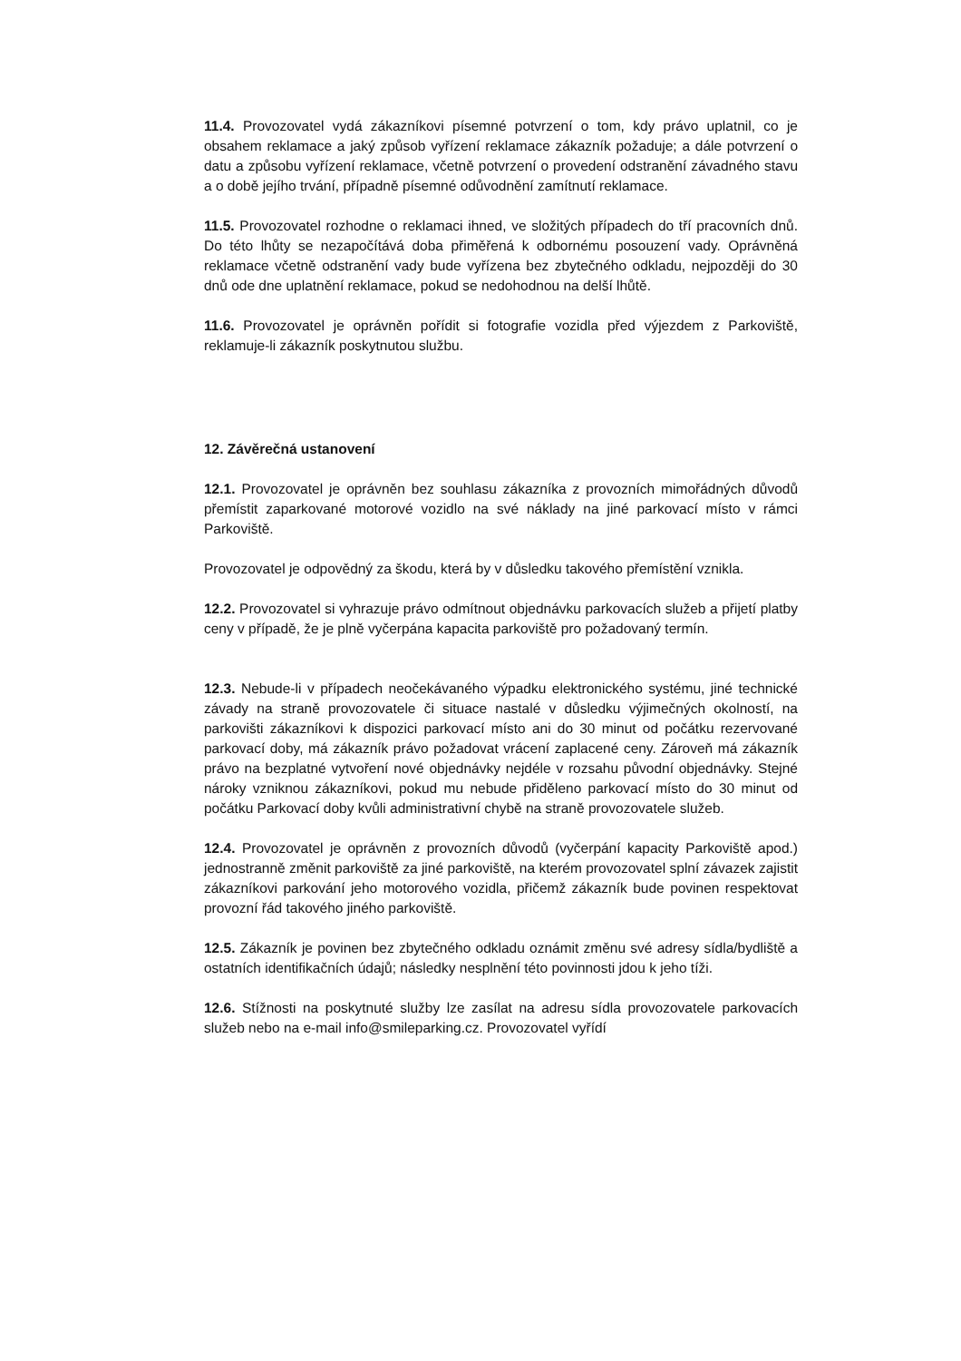11.4. Provozovatel vydá zákazníkovi písemné potvrzení o tom, kdy právo uplatnil, co je obsahem reklamace a jaký způsob vyřízení reklamace zákazník požaduje; a dále potvrzení o datu a způsobu vyřízení reklamace, včetně potvrzení o provedení odstranění závadného stavu a o době jejího trvání, případně písemné odůvodnění zamítnutí reklamace.
11.5. Provozovatel rozhodne o reklamaci ihned, ve složitých případech do tří pracovních dnů. Do této lhůty se nezapočítává doba přiměřená k odbornému posouzení vady. Oprávněná reklamace včetně odstranění vady bude vyřízena bez zbytečného odkladu, nejpozději do 30 dnů ode dne uplatnění reklamace, pokud se nedohodnou na delší lhůtě.
11.6. Provozovatel je oprávněn pořídit si fotografie vozidla před výjezdem z Parkoviště, reklamuje-li zákazník poskytnutou službu.
12. Závěrečná ustanovení
12.1. Provozovatel je oprávněn bez souhlasu zákazníka z provozních mimořádných důvodů přemístit zaparkované motorové vozidlo na své náklady na jiné parkovací místo v rámci Parkoviště.
Provozovatel je odpovědný za škodu, která by v důsledku takového přemístění vznikla.
12.2. Provozovatel si vyhrazuje právo odmítnout objednávku parkovacích služeb a přijetí platby ceny v případě, že je plně vyčerpána kapacita parkoviště pro požadovaný termín.
12.3. Nebude-li v případech neočekávaného výpadku elektronického systému, jiné technické závady na straně provozovatele či situace nastalé v důsledku výjimečných okolností, na parkovišti zákazníkovi k dispozici parkovací místo ani do 30 minut od počátku rezervované parkovací doby, má zákazník právo požadovat vrácení zaplacené ceny. Zároveň má zákazník právo na bezplatné vytvoření nové objednávky nejdéle v rozsahu původní objednávky. Stejné nároky vzniknou zákazníkovi, pokud mu nebude přiděleno parkovací místo do 30 minut od počátku Parkovací doby kvůli administrativní chybě na straně provozovatele služeb.
12.4. Provozovatel je oprávněn z provozních důvodů (vyčerpání kapacity Parkoviště apod.) jednostranně změnit parkoviště za jiné parkoviště, na kterém provozovatel splní závazek zajistit zákazníkovi parkování jeho motorového vozidla, přičemž zákazník bude povinen respektovat provozní řád takového jiného parkoviště.
12.5. Zákazník je povinen bez zbytečného odkladu oznámit změnu své adresy sídla/bydliště a ostatních identifikačních údajů; následky nesplnění této povinnosti jdou k jeho tíži.
12.6. Stížnosti na poskytnuté služby lze zasílat na adresu sídla provozovatele parkovacích služeb nebo na e-mail info@smileparking.cz. Provozovatel vyřídí